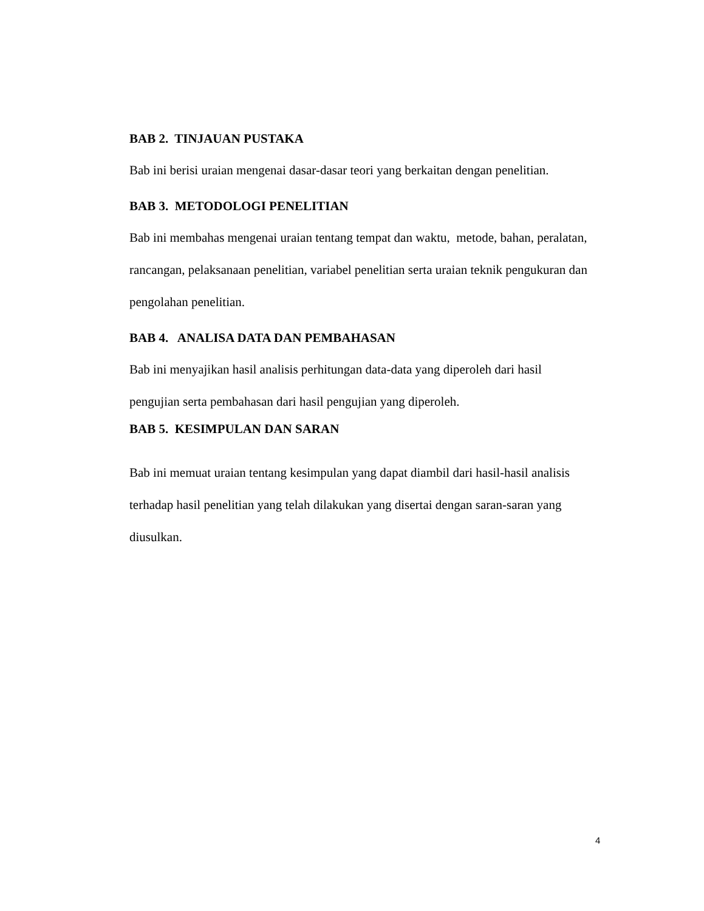BAB 2. TINJAUAN PUSTAKA
Bab ini berisi uraian mengenai dasar-dasar teori yang berkaitan dengan penelitian.
BAB 3. METODOLOGI PENELITIAN
Bab ini membahas mengenai uraian tentang tempat dan waktu, metode, bahan, peralatan, rancangan, pelaksanaan penelitian, variabel penelitian serta uraian teknik pengukuran dan pengolahan penelitian.
BAB 4. ANALISA DATA DAN PEMBAHASAN
Bab ini menyajikan hasil analisis perhitungan data-data yang diperoleh dari hasil pengujian serta pembahasan dari hasil pengujian yang diperoleh.
BAB 5. KESIMPULAN DAN SARAN
Bab ini memuat uraian tentang kesimpulan yang dapat diambil dari hasil-hasil analisis terhadap hasil penelitian yang telah dilakukan yang disertai dengan saran-saran yang diusulkan.
4